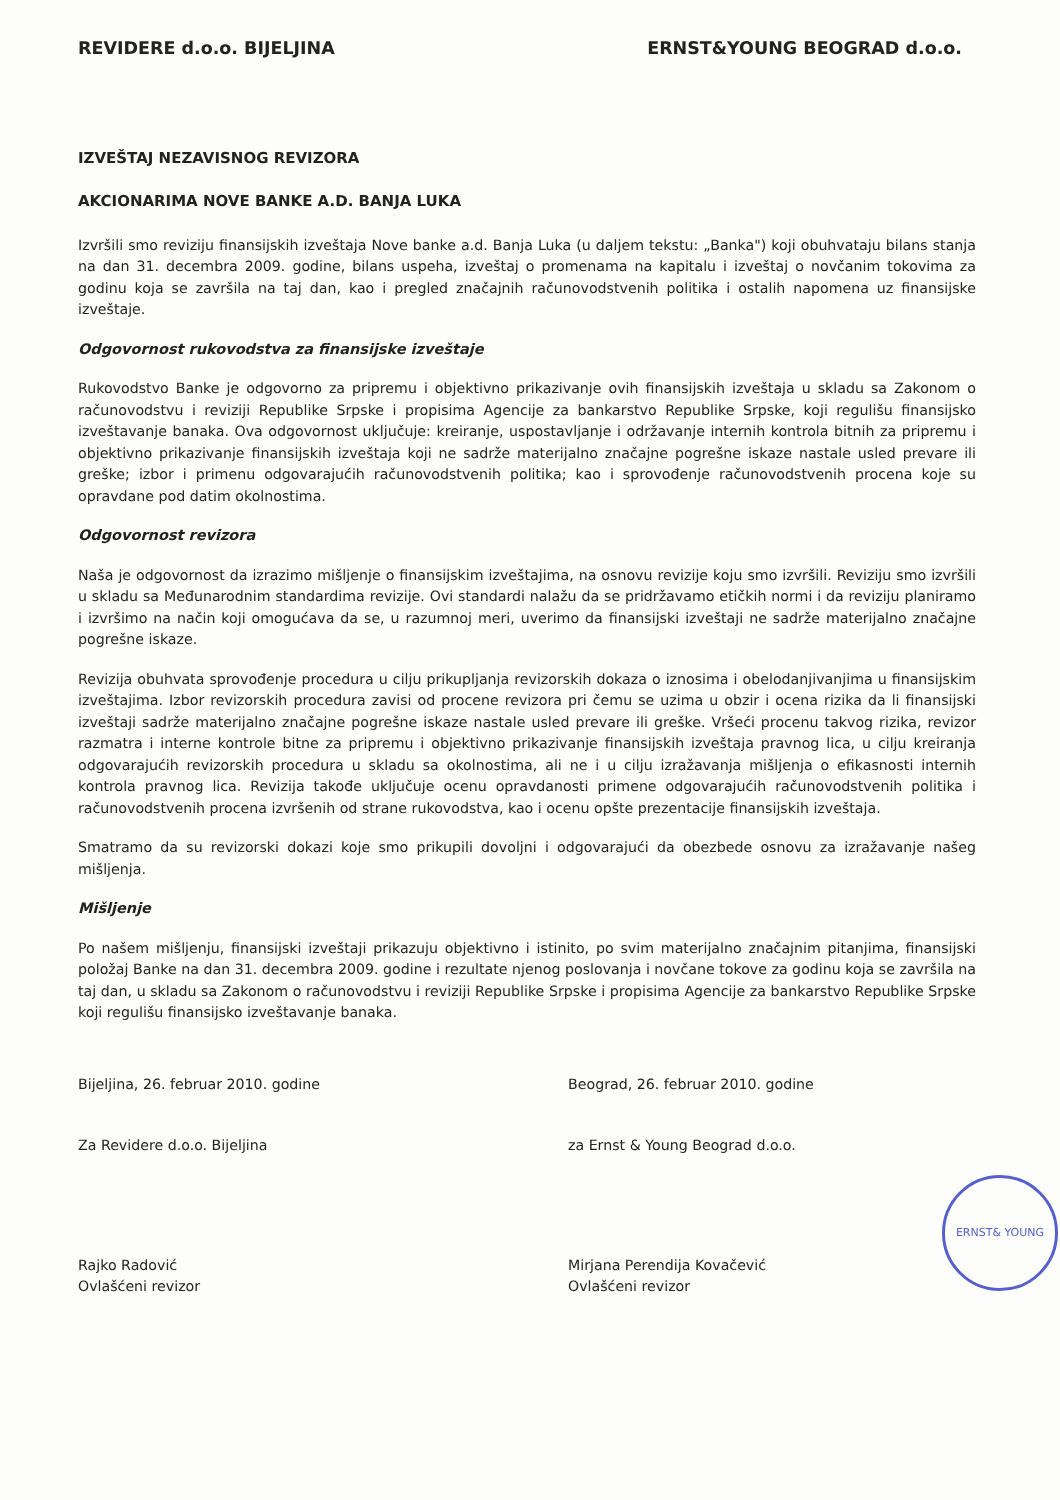REVIDERE d.o.o. BIJELJINA ERNST&YOUNG BEOGRAD d.o.o.
IZVEŠTAJ NEZAVISNOG REVIZORA
AKCIONARIMA NOVE BANKE A.D. BANJA LUKA
Izvršili smo reviziju finansijskih izveštaja Nove banke a.d. Banja Luka (u daljem tekstu: „Banka") koji obuhvataju bilans stanja na dan 31. decembra 2009. godine, bilans uspeha, izveštaj o promenama na kapitalu i izveštaj o novčanim tokovima za godinu koja se završila na taj dan, kao i pregled značajnih računovodstvenih politika i ostalih napomena uz finansijske izveštaje.
Odgovornost rukovodstva za finansijske izveštaje
Rukovodstvo Banke je odgovorno za pripremu i objektivno prikazivanje ovih finansijskih izveštaja u skladu sa Zakonom o računovodstvu i reviziji Republike Srpske i propisima Agencije za bankarstvo Republike Srpske, koji regulišu finansijsko izveštavanje banaka. Ova odgovornost uključuje: kreiranje, uspostavljanje i održavanje internih kontrola bitnih za pripremu i objektivno prikazivanje finansijskih izveštaja koji ne sadrže materijalno značajne pogrešne iskaze nastale usled prevare ili greške; izbor i primenu odgovarajućih računovodstvenih politika; kao i sprovođenje računovodstvenih procena koje su opravdane pod datim okolnostima.
Odgovornost revizora
Naša je odgovornost da izrazimo mišljenje o finansijskim izveštajima, na osnovu revizije koju smo izvršili. Reviziju smo izvršili u skladu sa Međunarodnim standardima revizije. Ovi standardi nalažu da se pridržavamo etičkih normi i da reviziju planiramo i izvršimo na način koji omogućava da se, u razumnoj meri, uverimo da finansijski izveštaji ne sadrže materijalno značajne pogrešne iskaze.
Revizija obuhvata sprovođenje procedura u cilju prikupljanja revizorskih dokaza o iznosima i obelodanjivanjima u finansijskim izveštajima. Izbor revizorskih procedura zavisi od procene revizora pri čemu se uzima u obzir i ocena rizika da li finansijski izveštaji sadrže materijalno značajne pogrešne iskaze nastale usled prevare ili greške. Vršeći procenu takvog rizika, revizor razmatra i interne kontrole bitne za pripremu i objektivno prikazivanje finansijskih izveštaja pravnog lica, u cilju kreiranja odgovarajućih revizorskih procedura u skladu sa okolnostima, ali ne i u cilju izražavanja mišljenja o efikasnosti internih kontrola pravnog lica. Revizija takođe uključuje ocenu opravdanosti primene odgovarajućih računovodstvenih politika i računovodstvenih procena izvršenih od strane rukovodstva, kao i ocenu opšte prezentacije finansijskih izveštaja.
Smatramo da su revizorski dokazi koje smo prikupili dovoljni i odgovarajući da obezbede osnovu za izražavanje našeg mišljenja.
Mišljenje
Po našem mišljenju, finansijski izveštaji prikazuju objektivno i istinito, po svim materijalno značajnim pitanjima, finansijski položaj Banke na dan 31. decembra 2009. godine i rezultate njenog poslovanja i novčane tokove za godinu koja se završila na taj dan, u skladu sa Zakonom o računovodstvu i reviziji Republike Srpske i propisima Agencije za bankarstvo Republike Srpske koji regulišu finansijsko izveštavanje banaka.
Bijeljina, 26. februar 2010. godine
Za Revidere d.o.o. Bijeljina
Rajko Radović
Ovlašćeni revizor
Beograd, 26. februar 2010. godine
za Ernst & Young Beograd d.o.o.
ERNST& YOUNG
Mirjana Perendija Kovačević
Ovlašćeni revizor